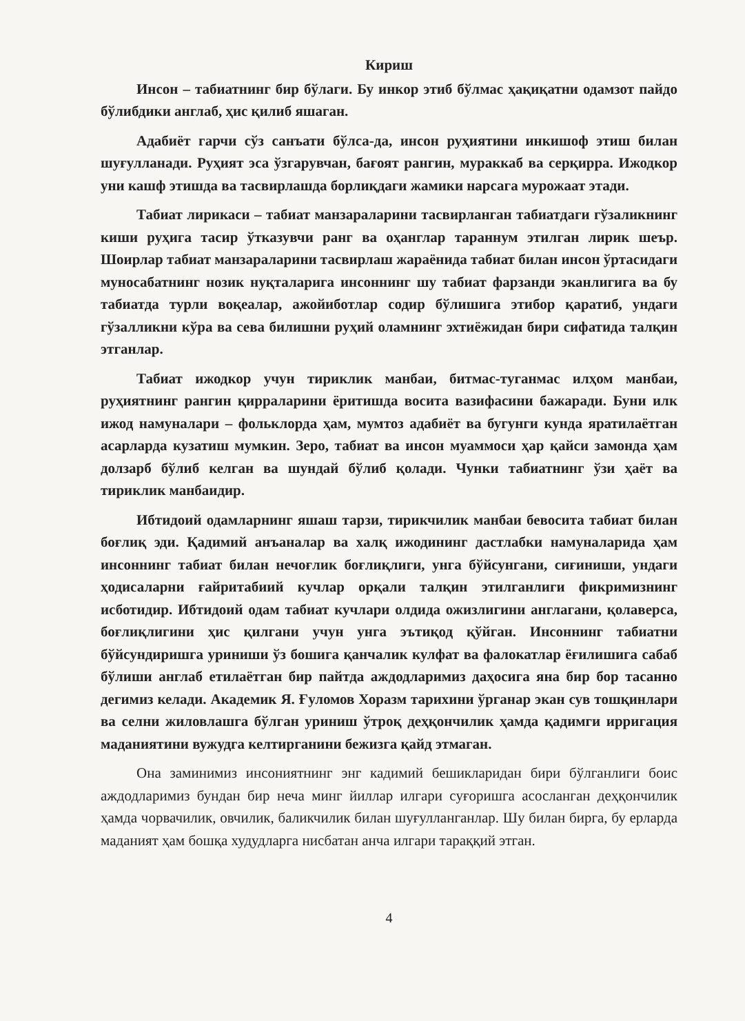Кириш
Инсон – табиатнинг бир бўлаги. Бу инкор этиб бўлмас ҳақиқатни одамзот пайдо бўлибдики англаб, ҳис қилиб яшаган.
Адабиёт гарчи сўз санъати бўлса-да, инсон руҳиятини инкишоф этиш билан шуғулланади. Руҳият эса ўзгарувчан, бағоят рангин, мураккаб ва серқирра. Ижодкор уни кашф этишда ва тасвирлашда борлиқдаги жамики нарсага мурожаат этади.
Табиат лирикаси – табиат манзараларини тасвирланган табиатдаги гўзаликнинг киши руҳига тасир ўтказувчи ранг ва оҳанглар тараннум этилган лирик шеър. Шоирлар табиат манзараларини тасвирлаш жараёнида табиат билан инсон ўртасидаги муносабатнинг нозик нуқталарига инсоннинг шу табиат фарзанди эканлигига ва бу табиатда турли воқеалар, ажойиботлар содир бўлишига этибор қаратиб, ундаги гўзалликни кўра ва сева билишни руҳий оламнинг эхтиёжидан бири сифатида талқин этганлар.
Табиат ижодкор учун тириклик манбаи, битмас-туганмас илҳом манбаи, руҳиятнинг рангин қирраларини ёритишда восита вазифасини бажаради. Буни илк ижод намуналари – фольклорда ҳам, мумтоз адабиёт ва бугунги кунда яратилаётган асарларда кузатиш мумкин. Зеро, табиат ва инсон муаммоси ҳар қайси замонда ҳам долзарб бўлиб келган ва шундай бўлиб қолади. Чунки табиатнинг ўзи ҳаёт ва тириклик манбаидир.
Ибтидоий одамларнинг яшаш тарзи, тирикчилик манбаи бевосита табиат билан боғлиқ эди. Қадимий анъаналар ва халқ ижодининг дастлабки намуналарида ҳам инсоннинг табиат билан нечоғлик боғлиқлиги, унга бўйсунгани, сиғиниши, ундаги ҳодисаларни ғайритабиий кучлар орқали талқин этилганлиги фикримизнинг исботидир. Ибтидоий одам табиат кучлари олдида ожизлигини англагани, қолаверса, боғлиқлигини ҳис қилгани учун унга эътиқод қўйган. Инсоннинг табиатни бўйсундиришга уриниши ўз бошига қанчалик кулфат ва фалокатлар ёғилишига сабаб бўлиши англаб етилаётган бир пайтда аждодларимиз даҳосига яна бир бор тасанно дегимиз келади. Академик Я. Ғуломов Хоразм тарихини ўрганар экан сув тошқинлари ва селни жиловлашга бўлган уриниш ўтроқ деҳқончилик ҳамда қадимги ирригация маданиятини вужудга келтирганини бежизга қайд этмаган.
Она заминимиз инсониятнинг энг кадимий бешикларидан бири бўлганлиги боис аждодларимиз бундан бир неча минг йиллар илгари суғоришга асосланган деҳқончилик ҳамда чорвачилик, овчилик, баликчилик билан шуғулланганлар. Шу билан бирга, бу ерларда маданият ҳам бошқа худудларга нисбатан анча илгари тараққий этган.
4